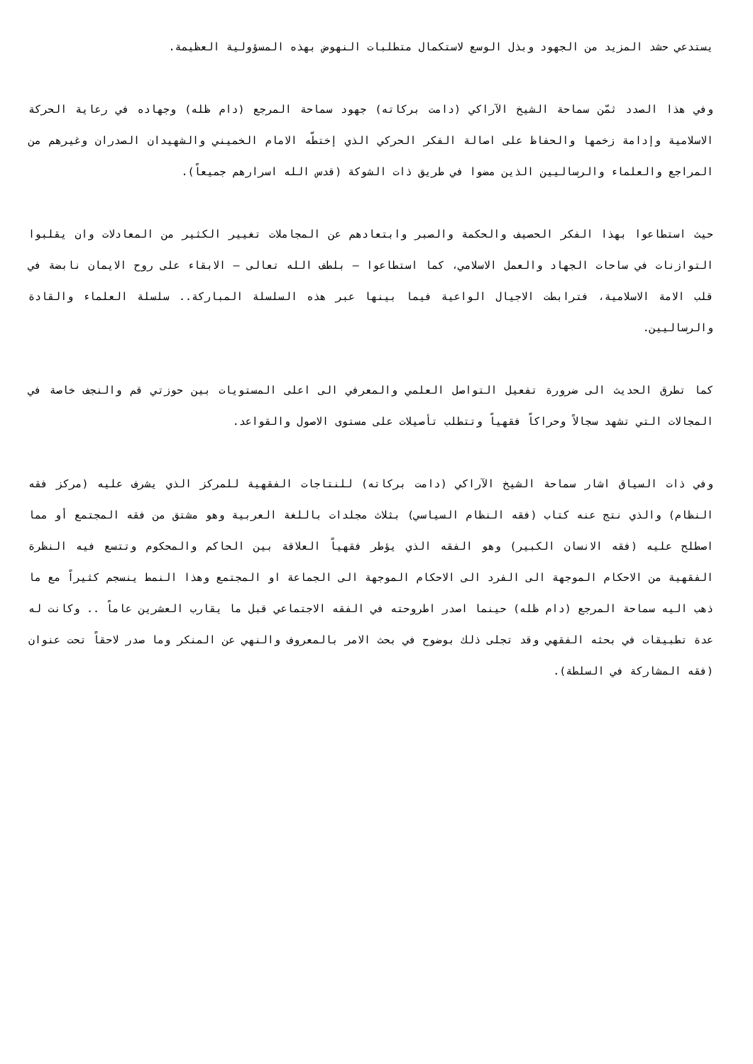يستدعي حشد المزيد من الجهود وبذل الوسع لاستكمال متطلبات النهوض بهذه المسؤولية العظيمة.
وفي هذا الصدد ثمّن سماحة الشيخ الآراكي (دامت بركاته) جهود سماحة المرجع (دام ظله) وجهاده في رعاية الحركة الاسلامية وإدامة زخمها والحفاظ على اصالة الفكر الحركي الذي إختطّه الامام الخميني والشهيدان الصدران وغيرهم من المراجع والعلماء والرساليين الذين مضوا في طريق ذات الشوكة (قدس الله اسرارهم جميعاً).
حيث استطاعوا بهذا الفكر الحصيف والحكمة والصبر وابتعادهم عن المجاملات تغيير الكثير من المعادلات وان يقلبوا التوازنات في ساحات الجهاد والعمل الاسلامي، كما استطاعوا – بلطف الله تعالى – الابقاء على روح الايمان نابضة في قلب الامة الاسلامية، فترابطت الاجيال الواعية فيما بينها عبر هذه السلسلة المباركة.. سلسلة العلماء والقادة والرساليين.
كما تطرق الحديث الى ضرورة تفعيل التواصل العلمي والمعرفي الى اعلى المستويات بين حوزتي قم والنجف خاصة في المجالات التي تشهد سجالاً وحراكاً فقهياً وتتطلب تأصيلات على مستوى الاصول والقواعد.
وفي ذات السياق اشار سماحة الشيخ الآراكي (دامت بركاته) للنتاجات الفقهية للمركز الذي يشرف عليه (مركز فقه النظام) والذي نتج عنه كتاب (فقه النظام السياسي) بثلاث مجلدات باللغة العربية وهو مشتق من فقه المجتمع أو مما اصطلح عليه (فقه الانسان الكبير) وهو الفقه الذي يؤطر فقهياً العلاقة بين الحاكم والمحكوم وتتسع فيه النظرة الفقهية من الاحكام الموجهة الى الفرد الى الاحكام الموجهة الى الجماعة او المجتمع وهذا النمط ينسجم كثيراً مع ما ذهب اليه سماحة المرجع (دام ظله) حينما اصدر اطروحته في الفقه الاجتماعي قبل ما يقارب العشرين عاماً .. وكانت له عدة تطبيقات في بحثه الفقهي وقد تجلى ذلك بوضوح في بحث الامر بالمعروف والنهي عن المنكر وما صدر لاحقاً تحت عنوان (فقه المشاركة في السلطة).